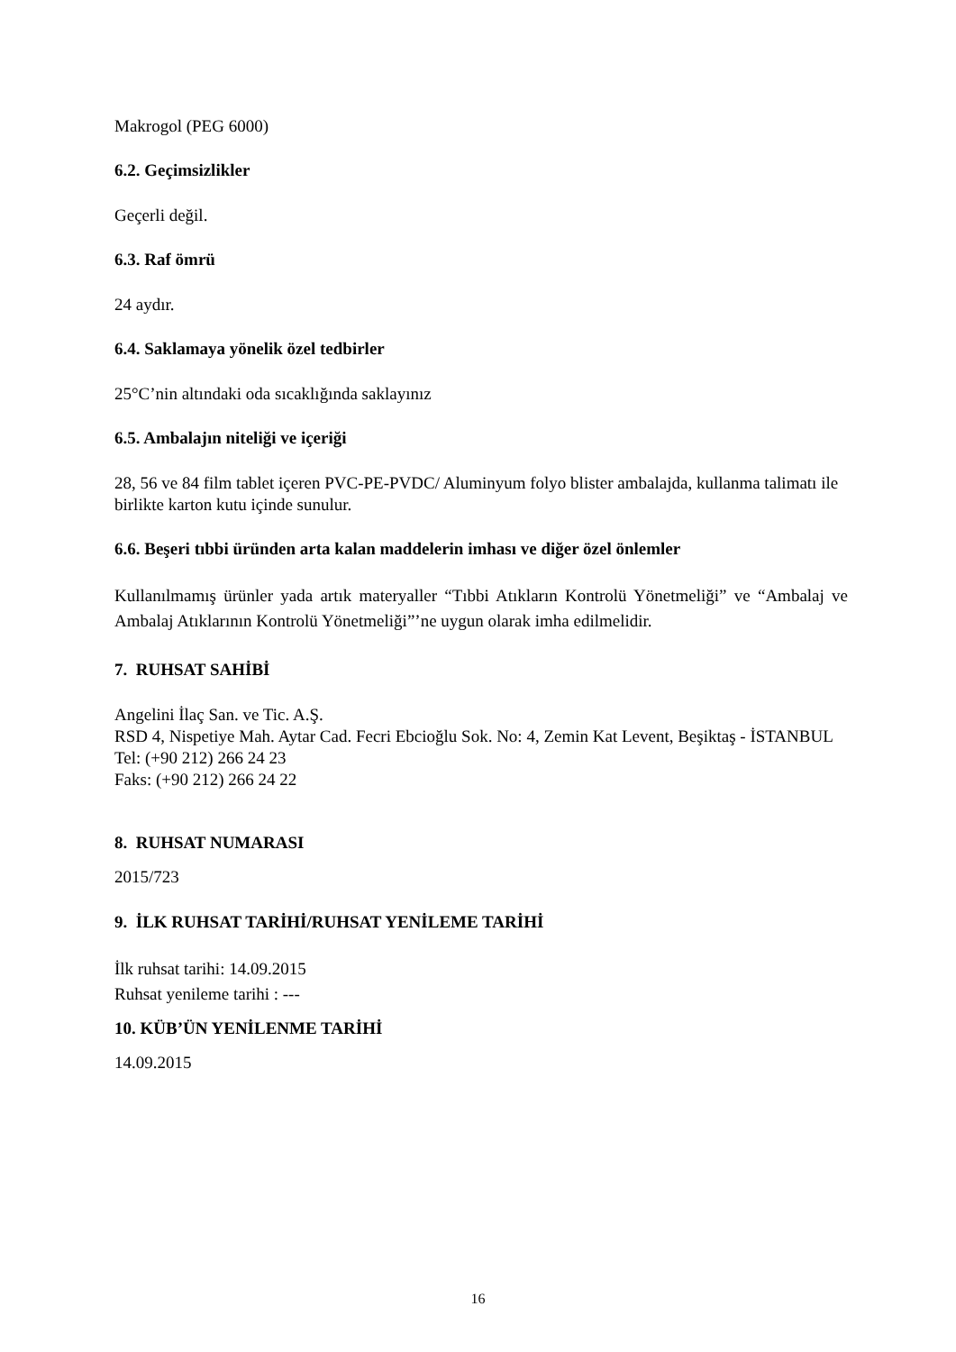Makrogol (PEG 6000)
6.2. Geçimsizlikler
Geçerli değil.
6.3. Raf ömrü
24 aydır.
6.4. Saklamaya yönelik özel tedbirler
25°C’nin altındaki oda sıcaklığında saklayınız
6.5. Ambalajın niteliği ve içeriği
28, 56 ve 84 film tablet içeren PVC-PE-PVDC/ Aluminyum folyo blister ambalajda, kullanma talimatı ile birlikte karton kutu içinde sunulur.
6.6. Beşeri tıbbi üründen arta kalan maddelerin imhası ve diğer özel önlemler
Kullanılmamış ürünler yada artık materyaller “Tıbbi Atıkların Kontrolü Yönetmeliği” ve “Ambalaj ve Ambalaj Atıklarının Kontrolü Yönetmeliği”’ne uygun olarak imha edilmelidir.
7. RUHSAT SAHİBİ
Angelini İlaç San. ve Tic. A.Ş.
RSD 4, Nispetiye Mah. Aytar Cad. Fecri Ebcioğlu Sok. No: 4, Zemin Kat Levent, Beşiktaş - İSTANBUL
Tel: (+90 212) 266 24 23
Faks: (+90 212) 266 24 22
8. RUHSAT NUMARASI
2015/723
9. İLK RUHSAT TARİHİ/RUHSAT YENİLEME TARİHİ
İlk ruhsat tarihi: 14.09.2015
Ruhsat yenileme tarihi : ---
10. KÜB’ÜN YENİLENME TARİHİ
14.09.2015
16